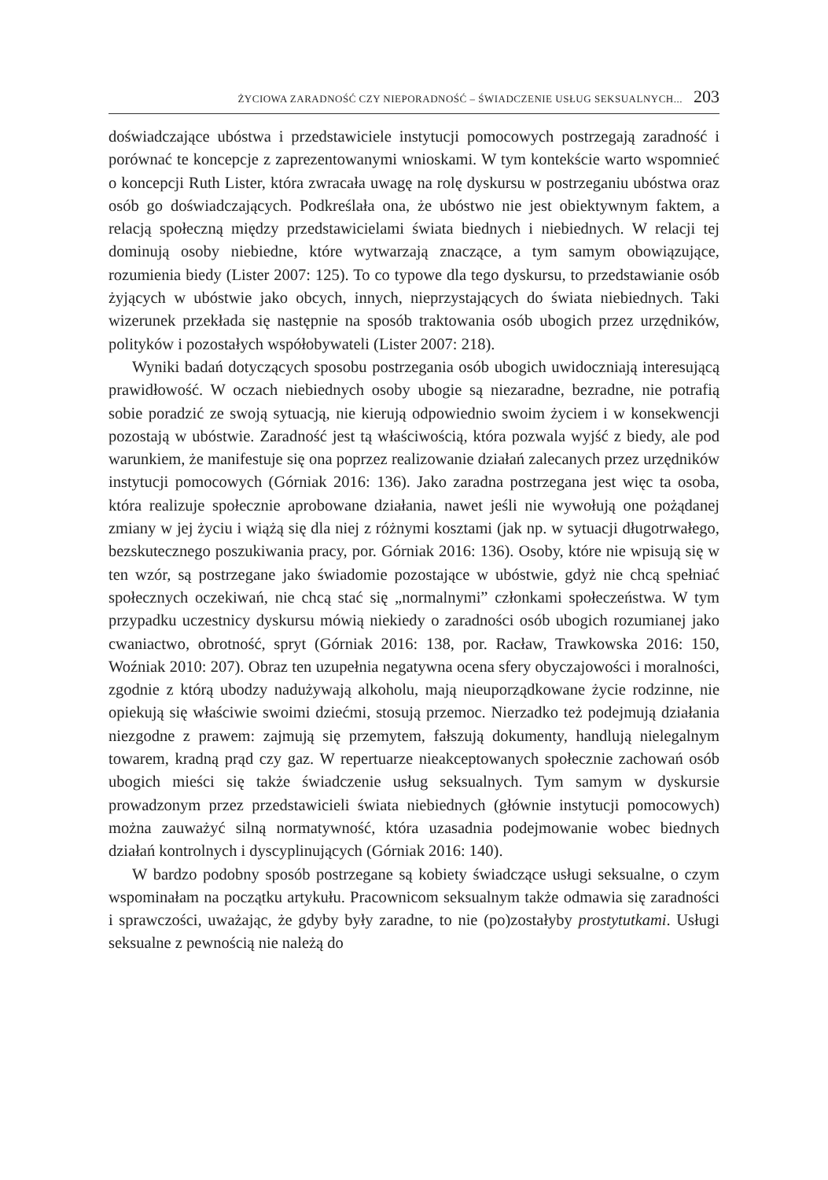ŻYCIOWA ZARADNOŚĆ CZY NIEPORADNOŚĆ – ŚWIADCZENIE USŁUG SEKSUALNYCH... 203
doświadczające ubóstwa i przedstawiciele instytucji pomocowych postrzegają zaradność i porównać te koncepcje z zaprezentowanymi wnioskami. W tym kontekście warto wspomnieć o koncepcji Ruth Lister, która zwracała uwagę na rolę dyskursu w postrzeganiu ubóstwa oraz osób go doświadczających. Podkreślała ona, że ubóstwo nie jest obiektywnym faktem, a relacją społeczną między przedstawicielami świata biednych i niebiednych. W relacji tej dominują osoby niebiedne, które wytwarzają znaczące, a tym samym obowiązujące, rozumienia biedy (Lister 2007: 125). To co typowe dla tego dyskursu, to przedstawianie osób żyjących w ubóstwie jako obcych, innych, nieprzystających do świata niebiednych. Taki wizerunek przekłada się następnie na sposób traktowania osób ubogich przez urzędników, polityków i pozostałych współobywateli (Lister 2007: 218).
Wyniki badań dotyczących sposobu postrzegania osób ubogich uwidoczniają interesującą prawidłowość. W oczach niebiednych osoby ubogie są niezaradne, bezradne, nie potrafią sobie poradzić ze swoją sytuacją, nie kierują odpowiednio swoim życiem i w konsekwencji pozostają w ubóstwie. Zaradność jest tą właściwością, która pozwala wyjść z biedy, ale pod warunkiem, że manifestuje się ona poprzez realizowanie działań zalecanych przez urzędników instytucji pomocowych (Górniak 2016: 136). Jako zaradna postrzegana jest więc ta osoba, która realizuje społecznie aprobowane działania, nawet jeśli nie wywołują one pożądanej zmiany w jej życiu i wiążą się dla niej z różnymi kosztami (jak np. w sytuacji długotrwałego, bezskutecznego poszukiwania pracy, por. Górniak 2016: 136). Osoby, które nie wpisują się w ten wzór, są postrzegane jako świadomie pozostające w ubóstwie, gdyż nie chcą spełniać społecznych oczekiwań, nie chcą stać się „normalnymi” członkami społeczeństwa. W tym przypadku uczestnicy dyskursu mówią niekiedy o zaradności osób ubogich rozumianej jako cwaniactwo, obrotność, spryt (Górniak 2016: 138, por. Racław, Trawkowska 2016: 150, Woźniak 2010: 207). Obraz ten uzupełnia negatywna ocena sfery obyczajowości i moralności, zgodnie z którą ubodzy nadużywają alkoholu, mają nieuporządkowane życie rodzinne, nie opiekują się właściwie swoimi dziećmi, stosują przemoc. Nierzadko też podejmują działania niezgodne z prawem: zajmują się przemytem, fałszują dokumenty, handlują nielegalnym towarem, kradną prąd czy gaz. W repertuarze nieakceptowanych społecznie zachowań osób ubogich mieści się także świadczenie usług seksualnych. Tym samym w dyskursie prowadzonym przez przedstawicieli świata niebiednych (głównie instytucji pomocowych) można zauważyć silną normatywność, która uzasadnia podejmowanie wobec biednych działań kontrolnych i dyscyplinujących (Górniak 2016: 140).
W bardzo podobny sposób postrzegane są kobiety świadczące usługi seksualne, o czym wspominałam na początku artykułu. Pracownicom seksualnym także odmawia się zaradności i sprawczości, uważając, że gdyby były zaradne, to nie (po)zostałyby prostytutkami. Usługi seksualne z pewnością nie należą do